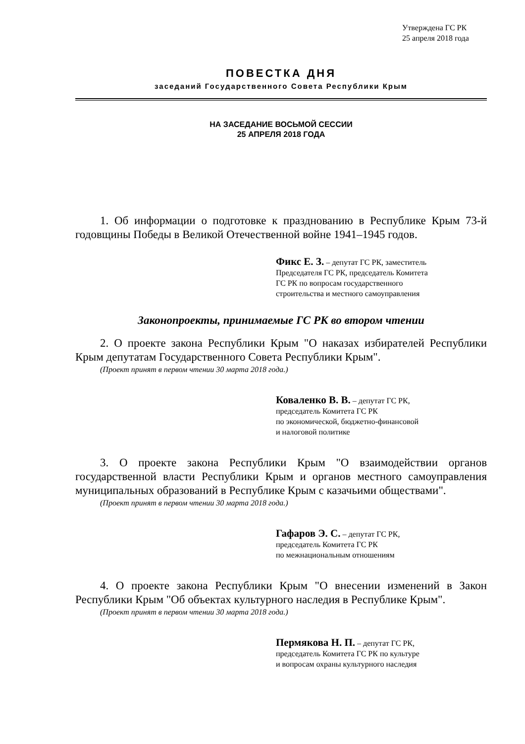Утверждена ГС РК
25 апреля 2018 года
ПОВЕСТКА ДНЯ
заседаний Государственного Совета Республики Крым
НА ЗАСЕДАНИЕ ВОСЬМОЙ СЕССИИ
25 АПРЕЛЯ 2018 ГОДА
1. Об информации о подготовке к празднованию в Республике Крым 73-й годовщины Победы в Великой Отечественной войне 1941–1945 годов.
Фикс Е. З. – депутат ГС РК, заместитель
Председателя ГС РК, председатель Комитета
ГС РК по вопросам государственного
строительства и местного самоуправления
Законопроекты, принимаемые ГС РК во втором чтении
2. О проекте закона Республики Крым "О наказах избирателей Республики Крым депутатам Государственного Совета Республики Крым".
(Проект принят в первом чтении 30 марта 2018 года.)
Коваленко В. В. – депутат ГС РК,
председатель Комитета ГС РК
по экономической, бюджетно-финансовой
и налоговой политике
3. О проекте закона Республики Крым "О взаимодействии органов государственной власти Республики Крым и органов местного самоуправления муниципальных образований в Республике Крым с казачьими обществами".
(Проект принят в первом чтении 30 марта 2018 года.)
Гафаров Э. С. – депутат ГС РК,
председатель Комитета ГС РК
по межнациональным отношениям
4. О проекте закона Республики Крым "О внесении изменений в Закон Республики Крым "Об объектах культурного наследия в Республике Крым".
(Проект принят в первом чтении 30 марта 2018 года.)
Пермякова Н. П. – депутат ГС РК,
председатель Комитета ГС РК по культуре
и вопросам охраны культурного наследия